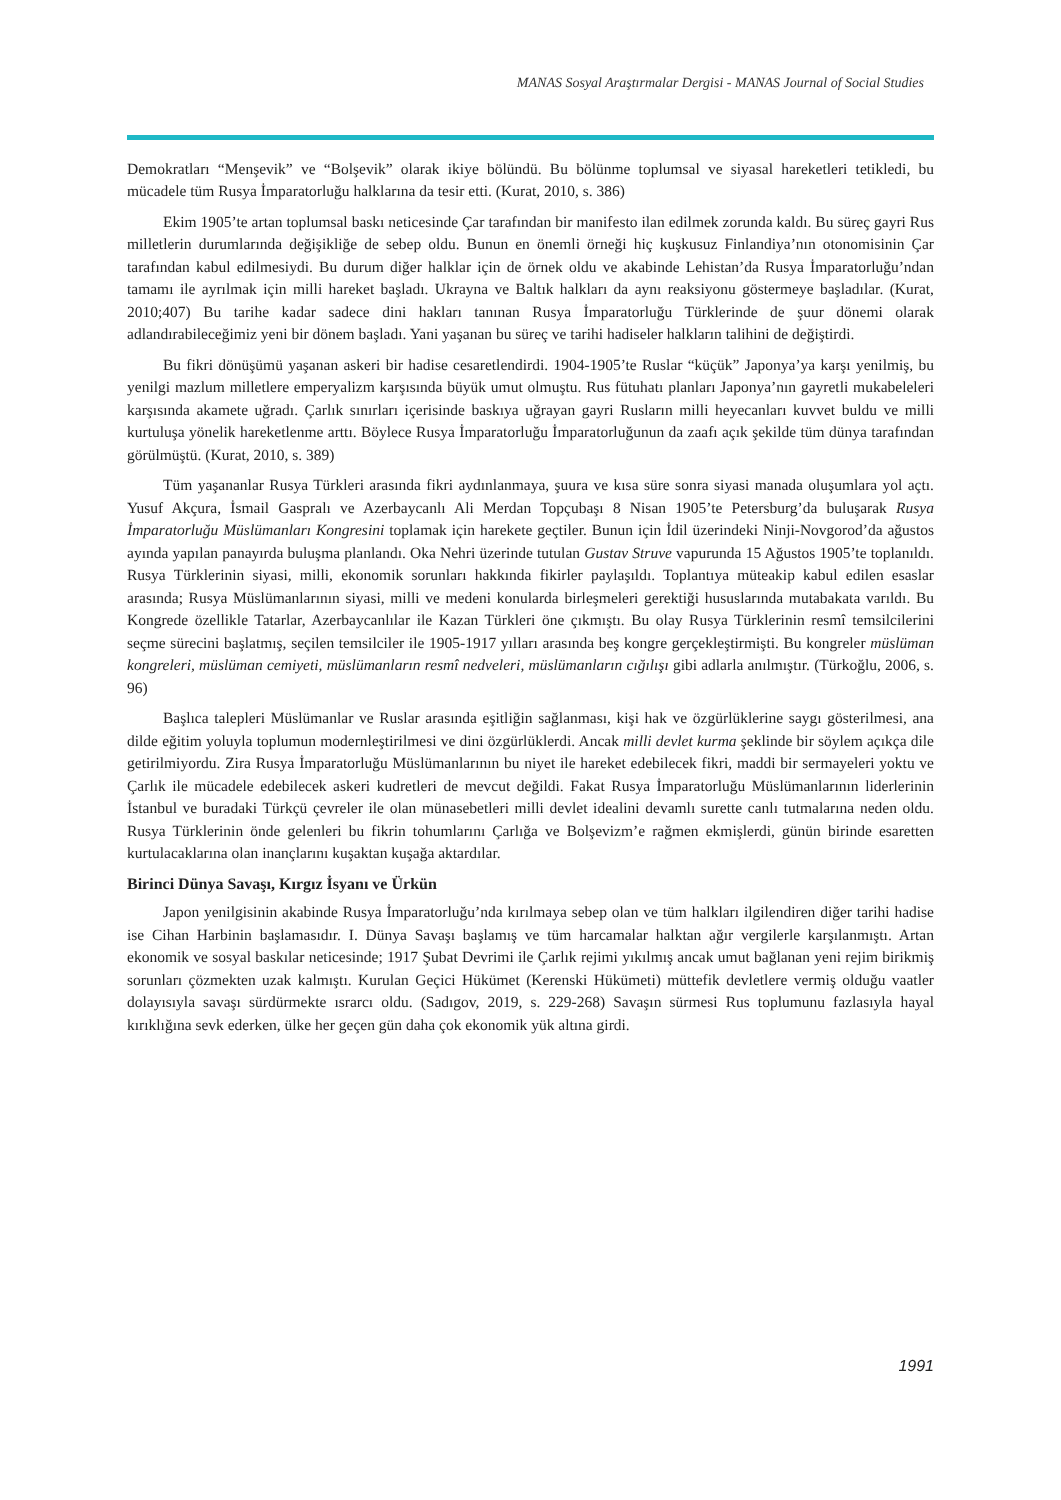MANAS Sosyal Araştırmalar Dergisi - MANAS Journal of Social Studies
Demokratları “Menşevik” ve “Bolşevik” olarak ikiye bölündü. Bu bölünme toplumsal ve siyasal hareketleri tetikledi, bu mücadele tüm Rusya İmparatorluğu halklarına da tesir etti. (Kurat, 2010, s. 386)
Ekim 1905’te artan toplumsal baskı neticesinde Çar tarafından bir manifesto ilan edilmek zorunda kaldı. Bu süreç gayri Rus milletlerin durumlarında değişikliğe de sebep oldu. Bunun en önemli örneği hiç kuşkusuz Finlandiya’nın otonomisinin Çar tarafından kabul edilmesiydi. Bu durum diğer halklar için de örnek oldu ve akabinde Lehistan’da Rusya İmparatorluğu’ndan tamamı ile ayrılmak için milli hareket başladı. Ukrayna ve Baltık halkları da aynı reaksiyonu göstermeye başladılar. (Kurat, 2010;407) Bu tarihe kadar sadece dini hakları tanınan Rusya İmparatorluğu Türklerinde de şuur dönemi olarak adlandırabileceğimiz yeni bir dönem başladı. Yani yaşanan bu süreç ve tarihi hadiseler halkların talihini de değiştirdi.
Bu fikri dönüşümü yaşanan askeri bir hadise cesaretlendirdi. 1904-1905’te Ruslar “küçük” Japonya’ya karşı yenilmiş, bu yenilgi mazlum milletlere emperyalizm karşısında büyük umut olmuştu. Rus fütuhatı planları Japonya’nın gayretli mukabeleleri karşısında akamete uğradı. Çarlık sınırları içerisinde baskıya uğrayan gayri Rusların milli heyecanları kuvvet buldu ve milli kurtuluşa yönelik hareketlenme arttı. Böylece Rusya İmparatorluğu İmparatorluğunun da zaafı açık şekilde tüm dünya tarafından görülmüştü. (Kurat, 2010, s. 389)
Tüm yaşananlar Rusya Türkleri arasında fikri aydınlanmaya, şuura ve kısa süre sonra siyasi manada oluşumlara yol açtı. Yusuf Akçura, İsmail Gaspralı ve Azerbaycanlı Ali Merdan Topçubaşı 8 Nisan 1905’te Petersburg’da buluşarak Rusya İmparatorluğu Müslümanları Kongresini toplamak için harekete geçtiler. Bunun için İdil üzerindeki Ninji-Novgorod’da ağustos ayında yapılan panayırda buluşma planlandı. Oka Nehri üzerinde tutulan Gustav Struve vapurunda 15 Ağustos 1905’te toplanıldı. Rusya Türklerinin siyasi, milli, ekonomik sorunları hakkında fikirler paylaşıldı. Toplantıya müteakip kabul edilen esaslar arasında; Rusya Müslümanlarının siyasi, milli ve medeni konularda birleşmeleri gerektiği hususlarında mutabakata varıldı. Bu Kongrede özellikle Tatarlar, Azerbaycanlılar ile Kazan Türkleri öne çıkmıştı. Bu olay Rusya Türklerinin resmî temsilcilerini seçme sürecini başlatmış, seçilen temsilciler ile 1905-1917 yılları arasında beş kongre gerçekleştirmişti. Bu kongreler müslüman kongreleri, müslüman cemiyeti, müslümanların resmî nedveleri, müslümanların cığılışı gibi adlarla anılmıştır. (Türkoğlu, 2006, s. 96)
Başlıca talepleri Müslümanlar ve Ruslar arasında eşitliğin sağlanması, kişi hak ve özgürlüklerine saygı gösterilmesi, ana dilde eğitim yoluyla toplumun modernleştirilmesi ve dini özgürlüklerdi. Ancak milli devlet kurma şeklinde bir söylem açıkça dile getirilmiyordu. Zira Rusya İmparatorluğu Müslümanlarının bu niyet ile hareket edebilecek fikri, maddi bir sermayeleri yoktu ve Çarlık ile mücadele edebilecek askeri kudretleri de mevcut değildi. Fakat Rusya İmparatorluğu Müslümanlarının liderlerinin İstanbul ve buradaki Türkçü çevreler ile olan münasebetleri milli devlet idealini devamlı surette canlı tutmalarına neden oldu. Rusya Türklerinin önde gelenleri bu fikrin tohumlarını Çarlığa ve Bolşevizm’e rağmen ekmişlerdi, günün birinde esaretten kurtulacaklarına olan inançlarını kuşaktan kuşağa aktardılar.
Birinci Dünya Savaşı, Kırgız İsyanı ve Ürkün
Japon yenilgisinin akabinde Rusya İmparatorluğu’nda kırılmaya sebep olan ve tüm halkları ilgilendiren diğer tarihi hadise ise Cihan Harbinin başlamasıdır. I. Dünya Savaşı başlamış ve tüm harcamalar halktan ağır vergilerle karşılanmıştı. Artan ekonomik ve sosyal baskılar neticesinde; 1917 Şubat Devrimi ile Çarlık rejimi yıkılmış ancak umut bağlanan yeni rejim birikmiş sorunları çözmekten uzak kalmıştı. Kurulan Geçici Hükümet (Kerenski Hükümeti) müttefik devletlere vermiş olduğu vaatler dolayısıyla savaşı sürdürmekte ısrarcı oldu. (Sadıgov, 2019, s. 229-268) Savaşın sürmesi Rus toplumunu fazlasıyla hayal kırıklığına sevk ederken, ülke her geçen gün daha çok ekonomik yük altına girdi.
1991